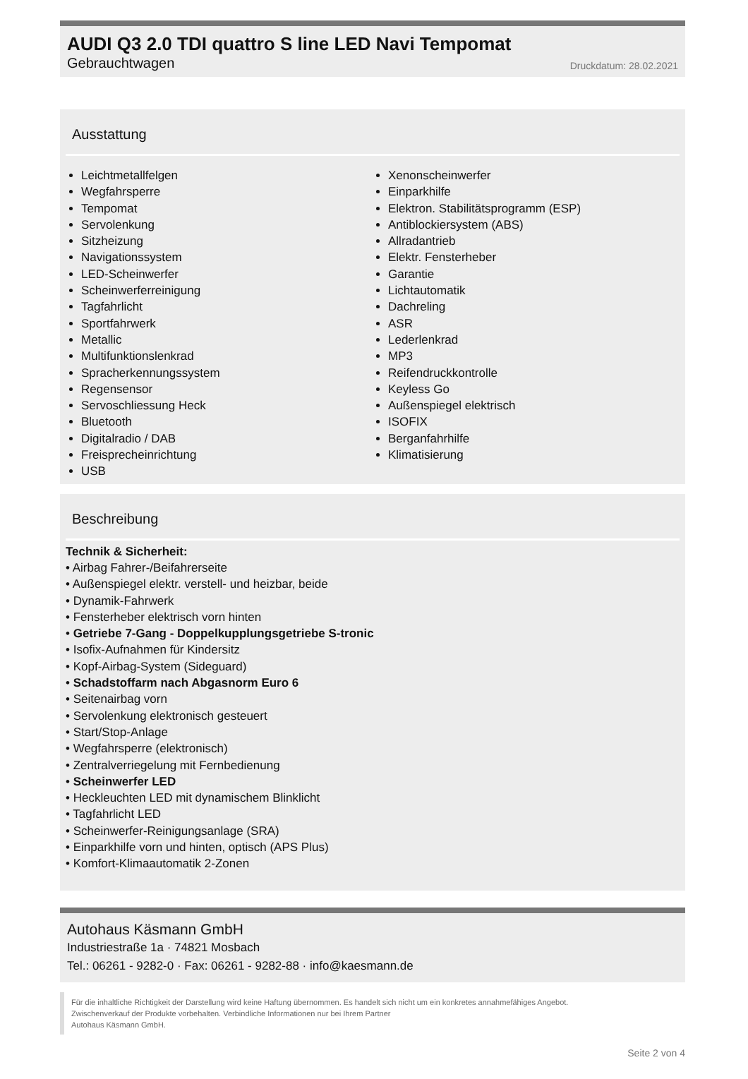AUDI Q3 2.0 TDI quattro S line LED Navi Tempomat
Gebrauchtwagen Druckdatum: 28.02.2021
Ausstattung
Leichtmetallfelgen
Wegfahrsperre
Tempomat
Servolenkung
Sitzheizung
Navigationssystem
LED-Scheinwerfer
Scheinwerferreinigung
Tagfahrlicht
Sportfahrwerk
Metallic
Multifunktionslenkrad
Spracherkennungssystem
Regensensor
Servoschliessung Heck
Bluetooth
Digitalradio / DAB
Freisprecheinrichtung
USB
Xenonscheinwerfer
Einparkhilfe
Elektron. Stabilitätsprogramm (ESP)
Antiblockiersystem (ABS)
Allradantrieb
Elektr. Fensterheber
Garantie
Lichtautomatik
Dachreling
ASR
Lederlenkrad
MP3
Reifendruckkontrolle
Keyless Go
Außenspiegel elektrisch
ISOFIX
Berganfahrhilfe
Klimatisierung
Beschreibung
Technik & Sicherheit:
• Airbag Fahrer-/Beifahrerseite
• Außenspiegel elektr. verstell- und heizbar, beide
• Dynamik-Fahrwerk
• Fensterheber elektrisch vorn hinten
• Getriebe 7-Gang - Doppelkupplungsgetriebe S-tronic
• Isofix-Aufnahmen für Kindersitz
• Kopf-Airbag-System (Sideguard)
• Schadstoffarm nach Abgasnorm Euro 6
• Seitenairbag vorn
• Servolenkung elektronisch gesteuert
• Start/Stop-Anlage
• Wegfahrsperre (elektronisch)
• Zentralverriegelung mit Fernbedienung
• Scheinwerfer LED
• Heckleuchten LED mit dynamischem Blinklicht
• Tagfahrlicht LED
• Scheinwerfer-Reinigungsanlage (SRA)
• Einparkhilfe vorn und hinten, optisch (APS Plus)
• Komfort-Klimaautomatik 2-Zonen
Autohaus Käsmann GmbH
Industriestraße 1a · 74821 Mosbach
Tel.: 06261 - 9282-0 · Fax: 06261 - 9282-88 · info@kaesmann.de
Für die inhaltliche Richtigkeit der Darstellung wird keine Haftung übernommen. Es handelt sich nicht um ein konkretes annahmefähiges Angebot.
Zwischenverkauf der Produkte vorbehalten. Verbindliche Informationen nur bei Ihrem Partner
Autohaus Käsmann GmbH.
Seite 2 von 4